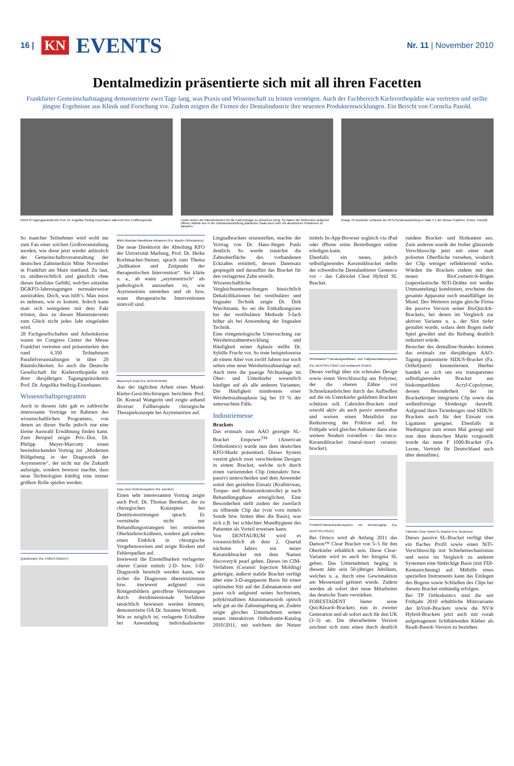16 | KN EVENTS
Nr. 11 | November 2010
Dentalmedizin präsentierte sich mit all ihren Facetten
Frankfurter Gemeinschaftstagung demonstrierte zwei Tage lang, was Praxis und Wissenschaft zu leisten vermögen. Auch der Fachbereich Kieferorthopädie war vertreten und stellte jüngste Ergebnisse aus Klinik und Forschung vor. Zudem zeigten die Firmen der Dentalindustrie ihre neuesten Produktentwicklungen. Ein Bericht von Cornelia Pasold.
DGKFO-Tagungspräsidentin Prof. Dr. Angelika Stellzig-Eisenhauer während ihrer Eröffnungsrede.
Leider ließen die Räumlichkeiten für die Fachvorträge zu wünschen übrig. So hatten die Referenten aufgrund offener Wände des in der Industrieausstellung platzierten Saals doch sehr mit akustischen Problemen zu kämpfen.
Knapp 70 Aussteller umfasste die KFO-Sonderausstellung in Halle 5.1 der Messe Frankfurt. (Fotos: Pasold)
So mancher Teilnehmer wird wohl nie zum Fan einer solchen Großveranstaltung werden, wie diese jetzt wieder anlässlich der Gemeinschaftsveranstaltung der deutschen Zahnmedizin Mitte November in Frankfurt am Main stattfand. Zu laut, zu unübersichtlich und gänzlich ohne dieses familiäre Gefühl, welches einzelne DGKFO-Jahrestagungen normalerweise ausstrahlen. Doch, was hilft’s. Man muss es nehmen, wie es kommt. Jedoch kann man sich wenigstens mit dem Fakt trösten, dass zu diesen Mammutevents zum Glück nicht jedes Jahr eingeladen wird.
28 Fachgesellschaften und Arbeitskreise waren im Congress Center der Messe Frankfurt vertreten und präsentierten den rund 6.350 Teilnehmern Parallelveranstaltungen in über 20 Räumlichkeiten. So auch die Deutsche Gesellschaft für Kieferorthopädie mit ihrer diesjährigen Tagungspräsidentin Prof. Dr. Angelika Stellzig-Eisenhauer.
Wissenschaftsprogramm
Auch in diesem Jahr gab es zahlreiche interessante Vorträge im Rahmen des wissenschaftlichen Programms, von denen an dieser Stelle jedoch nur eine kleine Auswahl Erwähnung finden kann. Zum Beispiel zeigte Priv.-Doz. Dr. Philipp Meyer-Marcotty einen beeindruckenden Vortrag zur „Modernen Bildgebung in der Diagnostik der Asymmetrie“, der nicht nur die Zukunft aufzeigte, sondern bewusst machte, dass neue Technologien künftig eine immer größere Rolle spielen werden.
QuickKlear® (Fa. FORESTADENT)
MMA (Modular Mandibular Advancer) (Fa. Marylin Orthodontics)
Die neue Direktorin der Abteilung KFO der Universität Marburg, Prof. Dr. Heike Korbmacher-Steiner, sprach zum Thema „Indikation und Zeitpunkt der therapeutischen Intervention“. Sie klärte u. a., ab wann „asymmetrisch“ als pathologisch anzusehen ist, wie Asymmetrien entstehen und ob bzw. wann therapeutische Interventionen sinnvoll sind.
discovery® pearl (Fa. DENTAURUM)
Aus der täglichen Arbeit eines Mund-Kiefer-Gesichtschirurgen berichtete Prof. Dr. Konrad Wangerin und zeigte anhand diverser Fallbeispiele chirurgische Therapiekonzepte bei Asymmetrien auf.
Easy Liner-Schienensystem (Fa. koreline).
Einen sehr interessanten Vortrag zeigte auch Prof. Dr. Thomas Bernhart, der zu chirurgischen Konzepten bei Dentitionsstörungen sprach. Er vermittelte nicht nur Behandlungsstrategien bei retinierten Oberkiefereckzähnen, sondern gab zudem einen Einblick in chirurgische Vorgehensweisen und zeigte Risiken und Fehlerquellen auf.
Inwieweit die Einstellbarkeit verlagerter oberer Canini mittels 2-D- bzw. 3-D-Diagnostik beurteilt werden kann, wie sicher die Diagnosen übereinstimmen bzw. inwieweit aufgrund von Röntgenbildern getroffene Vermutungen durch dreidimensionale Verfahren tatsächlich bewiesen werden können, demonstrierte OÄ Dr. Susanne Wriedt.
Wie es möglich ist, verlagerte Eckzähne bei Anwendung individualisierter Lingualbrackets einzustellen, machte der Vortrag von Dr. Hans-Jürgen Pauls deutlich. So werde zunächst die Zahnoberfläche des vorhandenen Eckzahns ermittelt, dessen Datensatz gespiegelt und daraufhin das Bracket für den verlagerten Zahn erstellt.
Wissenschaftliche Vergleichsuntersuchungen hinsichtlich Dekalzifikationen bei vestibulärer und lingualer Technik zeigte Dr. Dirk Wiechmann. So sei die Entkalkungsrate bei der vestibulären Methode 5-fach höher als bei Anwendung der lingualen Technik.
Eine röntgenologische Untersuchung zur Weisheitszahnentwicklung und Häufigkeit seiner Aplasie stellte Dr. Sybille Frucht vor. So trete beispielsweise ab einem Alter von zwölf Jahren nur noch selten eine neue Weisheitszahnanlage auf. Auch trete die paarige Nichtanlage im Ober- und Unterkiefer wesentlich häufiger auf als alle anderen Varianten. Die Häufigkeit mindestens einer Weisheitszahnaplasie lag bei 19 % der untersuchten Fälle.
Industriemesse
Brackets
Das erstmals zum AAO gezeigte SL-Bracket Empower<sup>TM</sup> (American Orthodontics) wurde nun dem deutschen KFO-Markt präsentiert. Dieses System vereint gleich zwei verschiedene Designs in einem Bracket, welche sich durch einen variierenden Clip (interaktiv bzw. passiv) unterscheiden und dem Anwender somit den gezielten Einsatz (Kraftniveau, Torque- und Rotationskontrolle) je nach Behandlungsphase ermöglichen. Eine Besonderheit stellt zudem der zweifach zu öffnende Clip dar (von vorn mittels Sonde bzw. hinten über die Basis), was sich z.B. bei schlechter Mundhygiene des Patienten als Vorteil erweisen kann.
Von DENTAURUM wird es voraussichtlich ab dem 2. Quartal nächsten Jahres ein neues Keramikbracket mit dem Namen discovery® pearl geben. Dieses im CIM-Verfahren (Ceramic Injection Molding) gefertigte, äußerst stabile Bracket verfügt über eine 3-D-angepasste Basis für einen optimalen Sitz auf der Zahnanatomie und passt sich aufgrund seines hochreinen, polykristallinen Aluminiumoxids optisch sehr gut an die Zahnumgebung an. Zudem zeigte gleiches Unternehmen seinen neuen interaktiven Orthodontie-Katalog 2010/2011, mit welchem der Nutzer mittels In-App-Browser sogleich via iPad oder iPhone seine Bestellungen online erledigen kann.
Ebenfalls ein neues, jedoch selbstligierendes Keramikbracket stellte der schwedische Dentalanbieter Gestenco vor – das Cabriolet Clear Hybrid SL Bracket.
OrthoMation™-Beratungssoftware und Fallpräsentationssystem (Fa. DENTSPLY/GAC und medianetX GmbH).
Dieses verfügt über ein schmales Design sowie einen Verschlussclip aus Polymer, der die oberen Zähne vor Schmelzausbrüchen durch das Aufbeißen auf die im Unterkiefer geklebten Brackets schützen soll. Cabriolet-Brackets sind sowohl aktiv als auch passiv anwendbar und weisen einen Metallslot zur Reduzierung der Friktion auf. Im Frühjahr wird gleicher Anbieter dann eine weitere Neuheit vorstellen – das mica-Keramikbracket (metal-insert ceramic bracket).
STABIOS-Minischraubensystem mit Werkzeugtray (Fa. DENTSPLY/GAC).
Bei Ormco wird ab Anfang 2011 das Damon™ Clear Bracket von 5–5 für den Oberkiefer erhältlich sein. Diese Clear-Variante wird es auch bei Insignia SL geben. Das Unternehmen beging in diesem Jahr sein 50-jähriges Jubiläum, welches u. a. durch eine Gewinnaktion am Messestand gefeiert wurde. Zudem werden ab sofort drei neue Mitarbeiter das deutsche Team verstärken.
FORESTADENT bietet seine QuicKlear®-Brackets nun in zweiter Generation und ab sofort auch für den UK (3–3) an. Die überarbeitete Version zeichnet sich zum einen durch deutlich rundere Bracket- und Slotkanten aus. Zum anderen wurde der bisher glänzende Verschlussclip jetzt mit einer matt polierten Oberfläche versehen, wodurch der Clip weniger reflektierend wirke. Würden die Brackets zudem mit den neuen BioCosmetic®-Bögen (superelastische NiTi-Drähte mit weißer Ummantelung) kombiniert, erscheine die gesamte Apparatur noch unauffälliger im Mund. Des Weiteren zeigte gleiche Firma die passive Version seiner BioQuick®-Brackets, bei denen im Vergleich zur aktiven Variante u. a. der Slot tiefer gestaltet wurde, sodass dem Bogen mehr Spiel gewährt und die Reibung deutlich reduziert würde.
Besucher des dentalline-Standes konnten das erstmals zur diesjährigen AAO-Tagung präsentierte SIDUS-Bracket (Fa. OrthoQuest) kennenlernen. Hierbei handelt es sich um ein transparentes selbstligierendes Bracket aus biokompatiblem Acryl-Copolymer, dessen Besonderheit der im Bracketkörper integrierte Clip sowie das wellenförmige Slotdesign darstellt. Aufgrund ihres Twindesigns sind SIDUS-Brackets auch für den Einsatz von Ligaturen geeignet. Ebenfalls in Washington zum ersten Mal gezeigt und nun dem deutschen Markt vorgestellt wurde das neue F 1000-Bracket (Fa. Leone, Vertrieb für Deutschland auch über dentalline).
Cabriolet Clear Hybrid SL Bracket (Fa. Gestenco)
Dieses passive SL-Bracket verfügt über ein flaches Profil sowie einen NiTi-Verschlussclip mit Schiebemechanismus und weist im Vergleich zu anderen Systemen eine fünfeckige Basis (mit FDI-Kennzeichnung) auf. Mithilfe eines speziellen Instruments kann das Einlegen des Bogens sowie Schließen des Clips bei diesem Bracket einhändig erfolgen.
Bei TP Orthodontics sind die seit Frühjahr 2010 erhältliche Minivariante der InVu®-Brackets sowie die NV® Hybrid-Brackets jetzt auch mit vorab aufgetragenem lichthärtenden Kleber als Readi-Base®-Version zu beziehen.